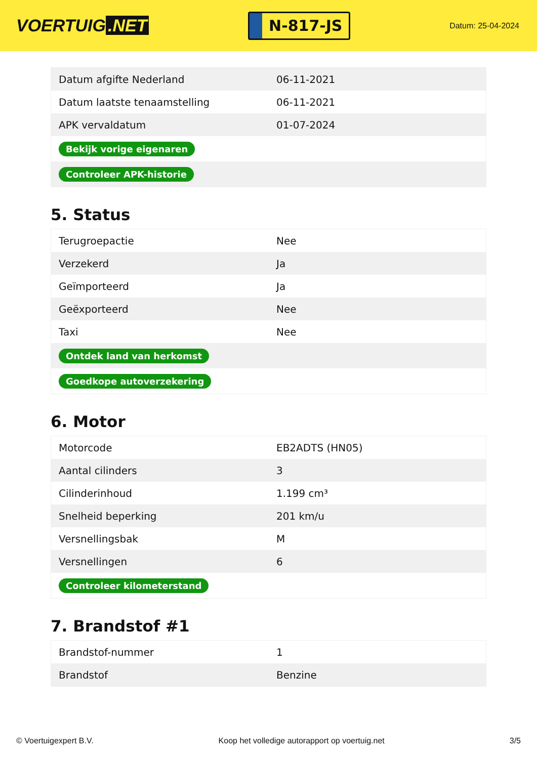VOERTUIG.NET
N-817-JS
Datum: 25-04-2024
| Datum afgifte Nederland | 06-11-2021 |
| Datum laatste tenaamstelling | 06-11-2021 |
| APK vervaldatum | 01-07-2024 |
| Bekijk vorige eigenaren | |
| Controleer APK-historie | |
5. Status
| Terugroepactie | Nee |
| Verzekerd | Ja |
| Geïmporteerd | Ja |
| Geëxporteerd | Nee |
| Taxi | Nee |
| Ontdek land van herkomst | |
| Goedkope autoverzekering | |
6. Motor
| Motorcode | EB2ADTS (HN05) |
| Aantal cilinders | 3 |
| Cilinderinhoud | 1.199 cm³ |
| Snelheid beperking | 201 km/u |
| Versnellingsbak | M |
| Versnellingen | 6 |
| Controleer kilometerstand | |
7. Brandstof #1
| Brandstof-nummer | 1 |
| Brandstof | Benzine |
© Voertuigexpert B.V. Koop het volledige autorapport op voertuig.net 3/5